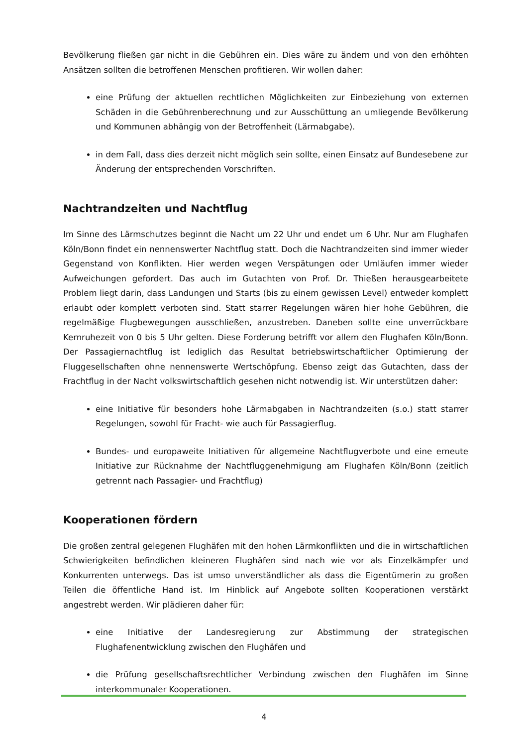Bevölkerung fließen gar nicht in die Gebühren ein. Dies wäre zu ändern und von den erhöhten Ansätzen sollten die betroffenen Menschen profitieren. Wir wollen daher:
eine Prüfung der aktuellen rechtlichen Möglichkeiten zur Einbeziehung von externen Schäden in die Gebührenberechnung und zur Ausschüttung an umliegende Bevölkerung und Kommunen abhängig von der Betroffenheit (Lärmabgabe).
in dem Fall, dass dies derzeit nicht möglich sein sollte, einen Einsatz auf Bundesebene zur Änderung der entsprechenden Vorschriften.
Nachtrandzeiten und Nachtflug
Im Sinne des Lärmschutzes beginnt die Nacht um 22 Uhr und endet um 6 Uhr. Nur am Flughafen Köln/Bonn findet ein nennenswerter Nachtflug statt. Doch die Nachtrandzeiten sind immer wieder Gegenstand von Konflikten. Hier werden wegen Verspätungen oder Umläufen immer wieder Aufweichungen gefordert. Das auch im Gutachten von Prof. Dr. Thießen herausgearbeitete Problem liegt darin, dass Landungen und Starts (bis zu einem gewissen Level) entweder komplett erlaubt oder komplett verboten sind. Statt starrer Regelungen wären hier hohe Gebühren, die regelmäßige Flugbewegungen ausschließen, anzustreben. Daneben sollte eine unverrückbare Kernruhezeit von 0 bis 5 Uhr gelten. Diese Forderung betrifft vor allem den Flughafen Köln/Bonn. Der Passagiernachtflug ist lediglich das Resultat betriebswirtschaftlicher Optimierung der Fluggesellschaften ohne nennenswerte Wertschöpfung. Ebenso zeigt das Gutachten, dass der Frachtflug in der Nacht volkswirtschaftlich gesehen nicht notwendig ist. Wir unterstützen daher:
eine Initiative für besonders hohe Lärmabgaben in Nachtrandzeiten (s.o.) statt starrer Regelungen, sowohl für Fracht- wie auch für Passagierflug.
Bundes- und europaweite Initiativen für allgemeine Nachtflugverbote und eine erneute Initiative zur Rücknahme der Nachtfluggenehmigung am Flughafen Köln/Bonn (zeitlich getrennt nach Passagier- und Frachtflug)
Kooperationen fördern
Die großen zentral gelegenen Flughäfen mit den hohen Lärmkonflikten und die in wirtschaftlichen Schwierigkeiten befindlichen kleineren Flughäfen sind nach wie vor als Einzelkämpfer und Konkurrenten unterwegs. Das ist umso unverständlicher als dass die Eigentümerin zu großen Teilen die öffentliche Hand ist. Im Hinblick auf Angebote sollten Kooperationen verstärkt angestrebt werden. Wir plädieren daher für:
eine Initiative der Landesregierung zur Abstimmung der strategischen Flughafenentwicklung zwischen den Flughäfen und
die Prüfung gesellschaftsrechtlicher Verbindung zwischen den Flughäfen im Sinne interkommunaler Kooperationen.
4